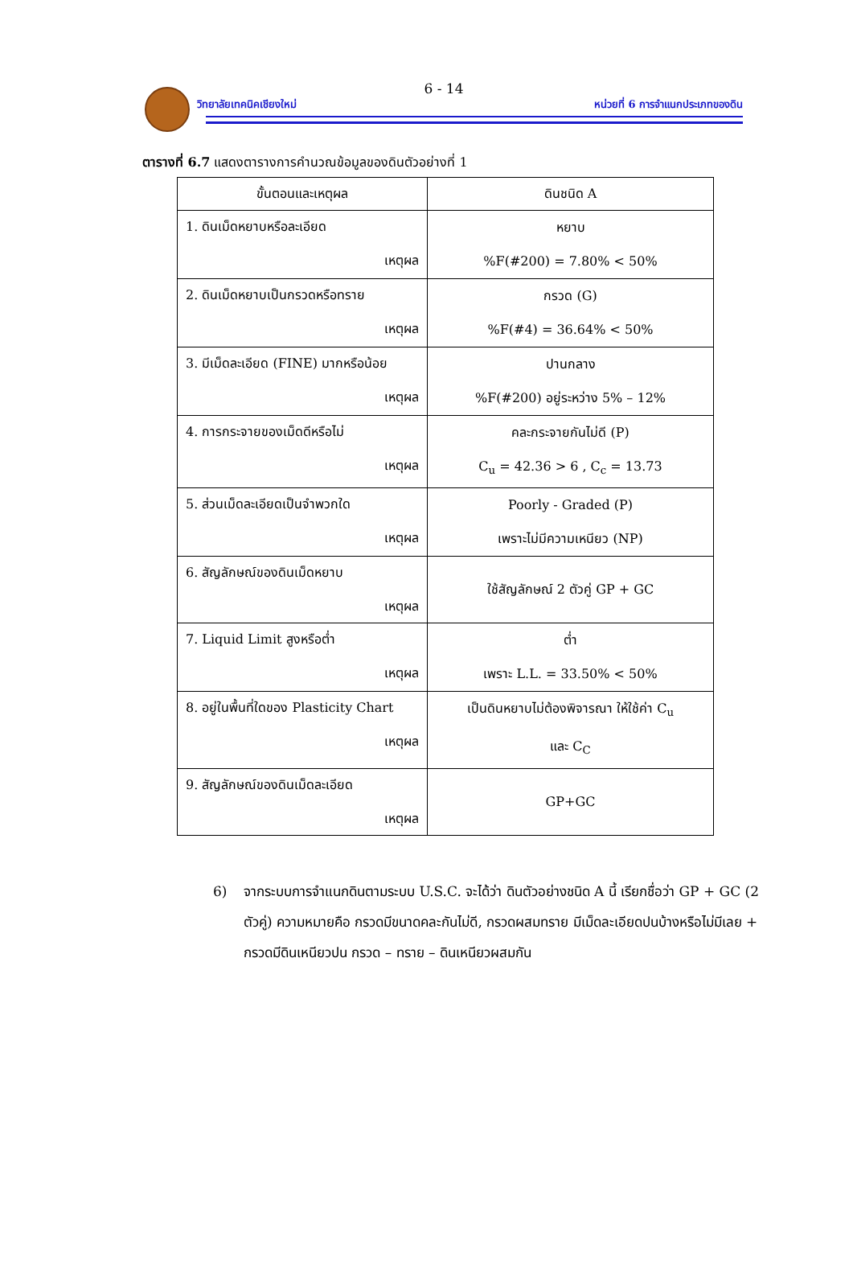6 - 14
วิทยาลัยเทคนิคเชียงใหม่ หน่วยที่ 6 การจำแนกประเภทของดิน
ตารางที่ 6.7 แสดงตารางการคำนวณข้อมูลของดินตัวอย่างที่ 1
| ขั้นตอนและเหตุผล | ดินชนิด A |
| --- | --- |
| 1. ดินเม็ดหยาบหรือละเอียด เหตุผล | หยาบ %F(#200) = 7.80% < 50% |
| 2. ดินเม็ดหยาบเป็นกรวดหรือทราย เหตุผล | กรวด (G) %F(#4) = 36.64% < 50% |
| 3. มีเม็ดละเอียด (FINE) มากหรือน้อย เหตุผล | ปานกลาง %F(#200) อยู่ระหว่าง 5% – 12% |
| 4. การกระจายของเม็ดดีหรือไม่ เหตุผล | คละกระจายกันไม่ดี (P) C<sub>u</sub> = 42.36 > 6 , C<sub>c</sub> = 13.73 |
| 5. ส่วนเม็ดละเอียดเป็นจำพวกใด เหตุผล | Poorly - Graded (P) เพราะไม่มีความเหนียว (NP) |
| 6. สัญลักษณ์ของดินเม็ดหยาบ เหตุผล | ใช้สัญลักษณ์ 2 ตัวคู่ GP + GC |
| 7. Liquid Limit สูงหรือต่ำ เหตุผล | ต่ำ เพราะ L.L. = 33.50% < 50% |
| 8. อยู่ในพื้นที่ใดของ Plasticity Chart เหตุผล | เป็นดินหยาบไม่ต้องพิจารณา ให้ใช้ค่า C<sub>u</sub> และ C<sub>C</sub> |
| 9. สัญลักษณ์ของดินเม็ดละเอียด เหตุผล | GP+GC |
6) จากระบบการจำแนกดินตามระบบ U.S.C. จะได้ว่า ดินตัวอย่างชนิด A นี้ เรียกชื่อว่า GP + GC (2 ตัวคู่) ความหมายคือ กรวดมีขนาดคละกันไม่ดี, กรวดผสมทราย มีเม็ดละเอียดปนบ้างหรือไม่มีเลย + กรวดมีดินเหนียวปน กรวด – ทราย – ดินเหนียวผสมกัน